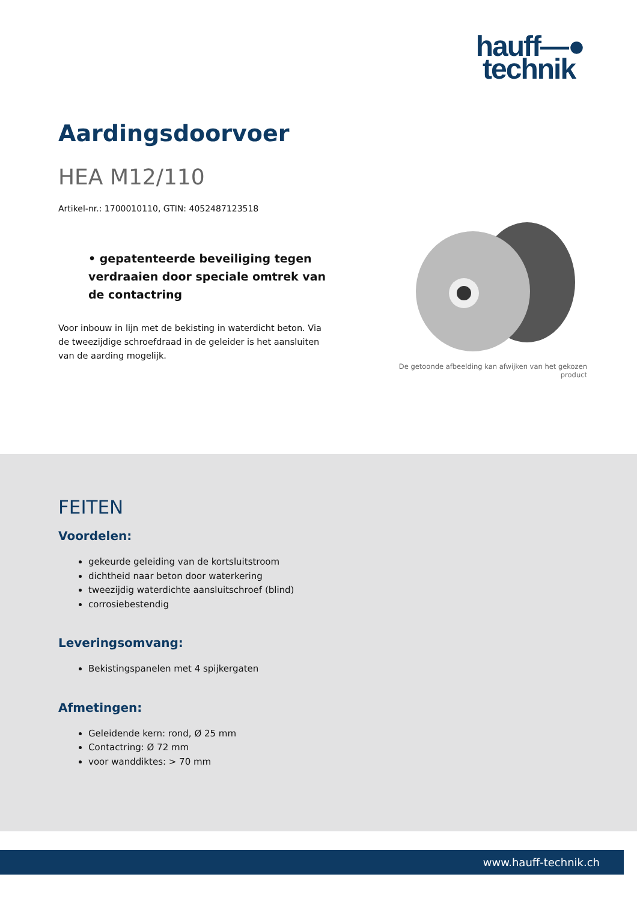hauff—●
technik
Aardingsdoorvoer
HEA M12/110
Artikel-nr.: 1700010110, GTIN: 4052487123518
• gepatenteerde beveiliging tegen verdraaien door speciale omtrek van de contactring
Voor inbouw in lijn met de bekisting in waterdicht beton. Via de tweezijdige schroefdraad in de geleider is het aansluiten van de aarding mogelijk.
De getoonde afbeelding kan afwijken van het gekozen product
FEITEN
Voordelen:
gekeurde geleiding van de kortsluitstroom
dichtheid naar beton door waterkering
tweezijdig waterdichte aansluitschroef (blind)
corrosiebestendig
Leveringsomvang:
Bekistingspanelen met 4 spijkergaten
Afmetingen:
Geleidende kern: rond, Ø 25 mm
Contactring: Ø 72 mm
voor wanddiktes: > 70 mm
www.hauff-technik.ch